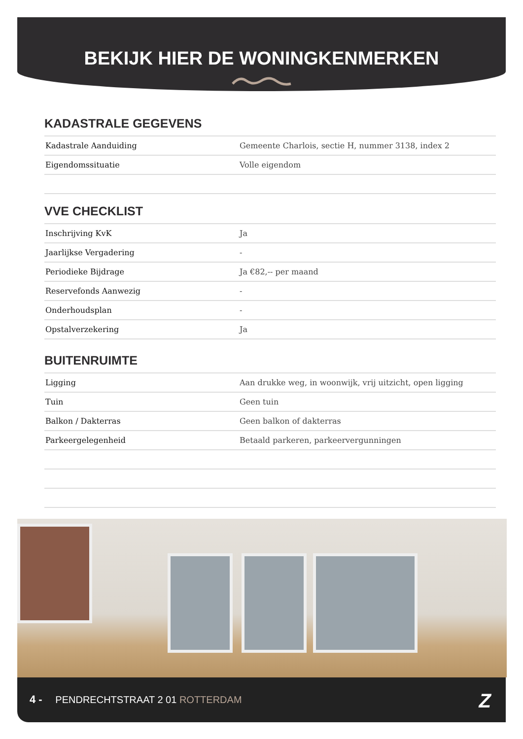BEKIJK HIER DE WONINGKENMERKEN
KADASTRALE GEGEVENS
| Kadastrale Aanduiding | Gemeente Charlois, sectie H, nummer 3138, index 2 |
| Eigendomssituatie | Volle eigendom |
VVE CHECKLIST
| Inschrijving KvK | Ja |
| Jaarlijkse Vergadering | - |
| Periodieke Bijdrage | Ja €82,-- per maand |
| Reservefonds Aanwezig | - |
| Onderhoudsplan | - |
| Opstalverzekering | Ja |
BUITENRUIMTE
| Ligging | Aan drukke weg, in woonwijk, vrij uitzicht, open ligging |
| Tuin | Geen tuin |
| Balkon / Dakterras | Geen balkon of dakterras |
| Parkeergelegenheid | Betaald parkeren, parkeervergunningen |
4 - PENDRECHTSTRAAT 2 01 ROTTERDAM
Z